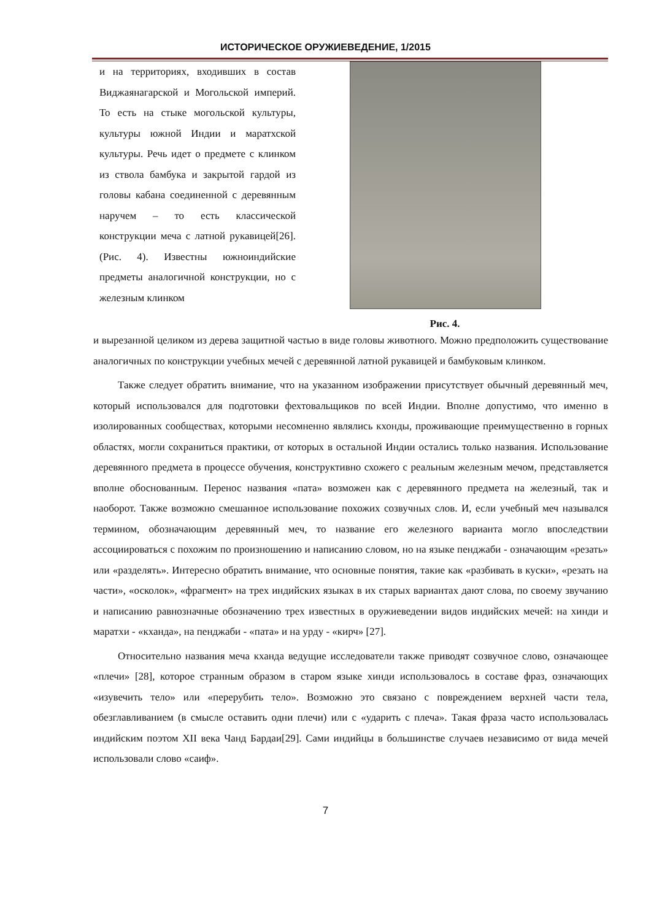ИСТОРИЧЕСКОЕ ОРУЖИЕВЕДЕНИЕ, 1/2015
и на территориях, входивших в состав Виджаянагарской и Могольской империй. То есть на стыке могольской культуры, культуры южной Индии и маратхской культуры. Речь идет о предмете с клинком из ствола бамбука и закрытой гардой из головы кабана соединенной с деревянным наручем – то есть классической конструкции меча с латной рукавицей[26]. (Рис. 4). Известны южноиндийские предметы аналогичной конструкции, но с железным клинком
Рис. 4.
и вырезанной целиком из дерева защитной частью в виде головы животного. Можно предположить существование аналогичных по конструкции учебных мечей с деревянной латной рукавицей и бамбуковым клинком.
Также следует обратить внимание, что на указанном изображении присутствует обычный деревянный меч, который использовался для подготовки фехтовальщиков по всей Индии. Вполне допустимо, что именно в изолированных сообществах, которыми несомненно являлись кхонды, проживающие преимущественно в горных областях, могли сохраниться практики, от которых в остальной Индии остались только названия. Использование деревянного предмета в процессе обучения, конструктивно схожего с реальным железным мечом, представляется вполне обоснованным. Перенос названия «пата» возможен как с деревянного предмета на железный, так и наоборот. Также возможно смешанное использование похожих созвучных слов. И, если учебный меч назывался термином, обозначающим деревянный меч, то название его железного варианта могло впоследствии ассоциироваться с похожим по произношению и написанию словом, но на языке пенджаби - означающим «резать» или «разделять». Интересно обратить внимание, что основные понятия, такие как «разбивать в куски», «резать на части», «осколок», «фрагмент» на трех индийских языках в их старых вариантах дают слова, по своему звучанию и написанию равнозначные обозначению трех известных в оружиеведении видов индийских мечей: на хинди и маратхи - «кханда», на пенджаби - «пата» и на урду - «кирч» [27].
Относительно названия меча кханда ведущие исследователи также приводят созвучное слово, означающее «плечи» [28], которое странным образом в старом языке хинди использовалось в составе фраз, означающих «изувечить тело» или «перерубить тело». Возможно это связано с повреждением верхней части тела, обезглавливанием (в смысле оставить одни плечи) или с «ударить с плеча». Такая фраза часто использовалась индийским поэтом XII века Чанд Бардаи[29]. Сами индийцы в большинстве случаев независимо от вида мечей использовали слово «саиф».
7